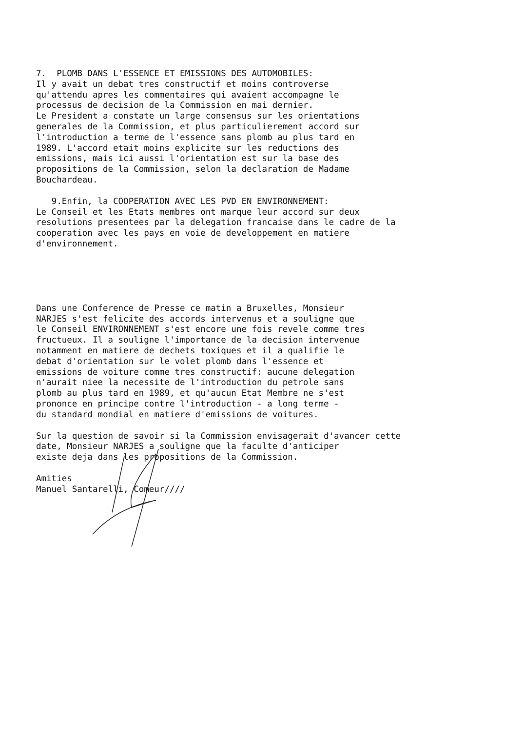7. PLOMB DANS L'ESSENCE ET EMISSIONS DES AUTOMOBILES: Il y avait un debat tres constructif et moins controverse qu'attendu apres les commentaires qui avaient accompagne le processus de decision de la Commission en mai dernier. Le President a constate un large consensus sur les orientations generales de la Commission, et plus particulierement accord sur l'introduction a terme de l'essence sans plomb au plus tard en 1989. L'accord etait moins explicite sur les reductions des emissions, mais ici aussi l'orientation est sur la base des propositions de la Commission, selon la declaration de Madame Bouchardeau.
9.Enfin, la COOPERATION AVEC LES PVD EN ENVIRONNEMENT: Le Conseil et les Etats membres ont marque leur accord sur deux resolutions presentees par la delegation francaise dans le cadre de la cooperation avec les pays en voie de developpement en matiere d'environnement.
Dans une Conference de Presse ce matin a Bruxelles, Monsieur NARJES s'est felicite des accords intervenus et a souligne que le Conseil ENVIRONNEMENT s'est encore une fois revele comme tres fructueux. Il a souligne l'importance de la decision intervenue notamment en matiere de dechets toxiques et il a qualifie le debat d'orientation sur le volet plomb dans l'essence et emissions de voiture comme tres constructif: aucune delegation n'aurait niee la necessite de l'introduction du petrole sans plomb au plus tard en 1989, et qu'aucun Etat Membre ne s'est prononce en principe contre l'introduction - a long terme - du standard mondial en matiere d'emissions de voitures.
Sur la question de savoir si la Commission envisagerait d'avancer cette date, Monsieur NARJES a souligne que la faculte d'anticiper existe deja dans les propositions de la Commission.
Amities Manuel Santarelli, Comeur////